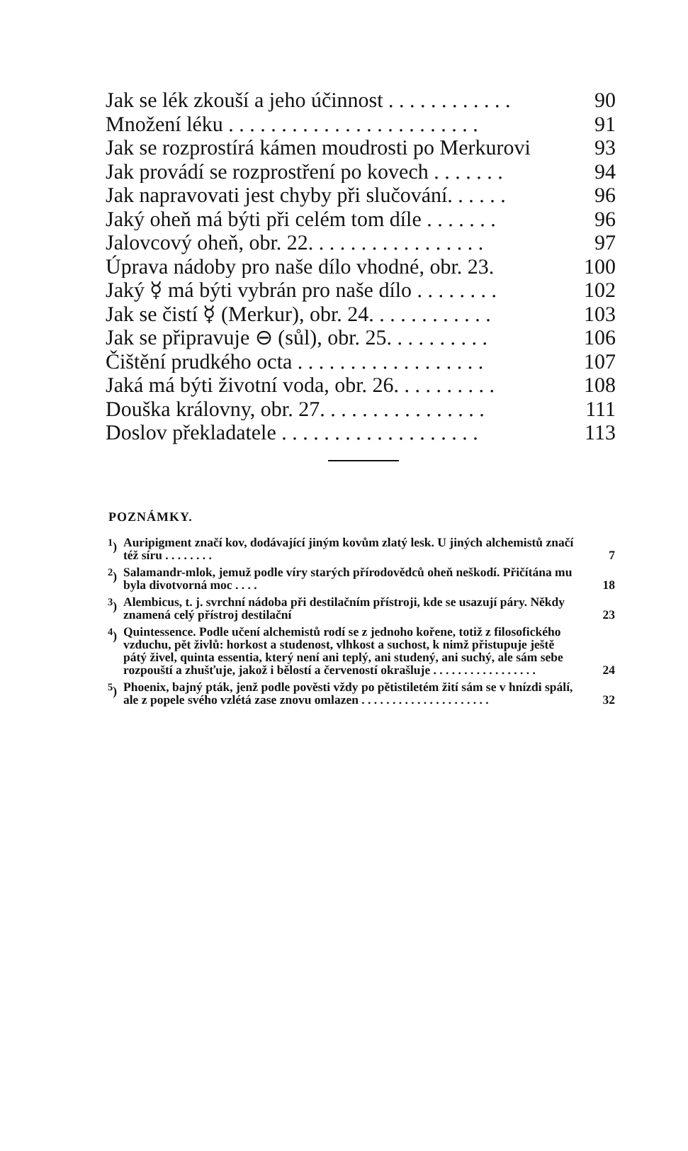Jak se lék zkouší a jeho účinnost . . . . . . . . . . . . 90
Množení léku . . . . . . . . . . . . . . . . . . . . . . . . 91
Jak se rozprostírá kámen moudrosti po Merkurovi 93
Jak provádí se rozprostření po kovech . . . . . . . 94
Jak napravovati jest chyby při slučování. . . . . . 96
Jaký oheň má býti při celém tom díle . . . . . . . 96
Jalovcový oheň, obr. 22. . . . . . . . . . . . . . . . . 97
Úprava nádoby pro naše dílo vhodné, obr. 23. 100
Jaký ☿ má býti vybrán pro naše dílo . . . . . . . . 102
Jak se čistí ☿ (Merkur), obr. 24. . . . . . . . . . . . 103
Jak se připravuje ⊖ (sůl), obr. 25. . . . . . . . . . 106
Čištění prudkého octa . . . . . . . . . . . . . . . . . . 107
Jaká má býti životní voda, obr. 26. . . . . . . . . . 108
Douška královny, obr. 27. . . . . . . . . . . . . . . . 111
Doslov překladatele . . . . . . . . . . . . . . . . . . . 113
POZNÁMKY.
<sup>1</sup>) Auripigment značí kov, dodávající jiným kovům zlatý lesk. U jiných alchemistů značí též síru . . . . . . . . 7
<sup>2</sup>) Salamandr-mlok, jemuž podle víry starých přírodovědců oheň neškodí. Přičítána mu byla divotvorná moc . . . . 18
<sup>3</sup>) Alembicus, t. j. svrchní nádoba při destilačním přístroji, kde se usazují páry. Někdy znamená celý přístroj destilační 23
<sup>4</sup>) Quintessence. Podle učení alchemistů rodí se z jednoho kořene, totiž z filosofického vzduchu, pět živlů: horkost a studenost, vlhkost a suchost, k nimž přistupuje ještě pátý živel, quinta essentia, který není ani teplý, ani studený, ani suchý, ale sám sebe rozpouští a zhušťuje, jakož i bělostí a červeností okrašluje . . . . . . . . . . . . . . . . . 24
<sup>5</sup>) Phoenix, bajný pták, jenž podle pověsti vždy po pětistiletém žití sám se v hnízdi spálí, ale z popele svého vzlétá zase znovu omlazen . . . . . . . . . . . . . . . . . . . . . 32